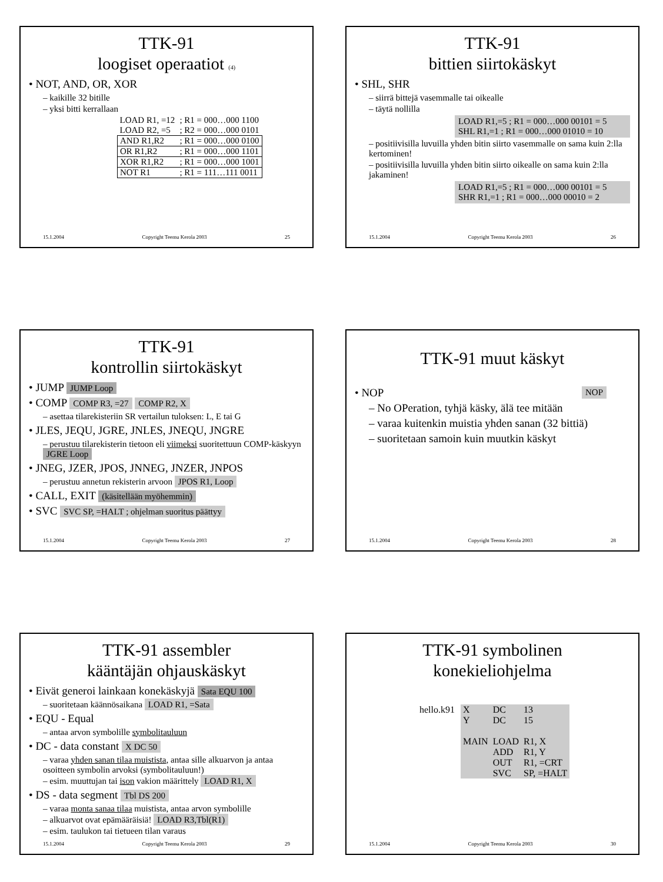TTK-91
loogiset operaatiot (4)
• NOT, AND, OR, XOR
– kaikille 32 bitille
– yksi bitti kerrallaan
| LOAD R1, =12 | ; R1 = 000…000 1100 |
| LOAD R2, =5 | ; R2 = 000…000 0101 |
| AND R1,R2 | ; R1 = 000…000 0100 |
| OR R1,R2 | ; R1 = 000…000 1101 |
| XOR R1,R2 | ; R1 = 000…000 1001 |
| NOT R1 | ; R1 = 111…111 0011 |
15.1.2004 Copyright Teemu Kerola 2003 25
TTK-91
bittien siirtokäskyt
• SHL, SHR
– siirrä bittejä vasemmalle tai oikealle
– täytä nollilla
LOAD R1,=5 ; R1 = 000…000 00101 = 5
SHL R1,=1 ; R1 = 000…000 01010 = 10
– positiivisilla luvuilla yhden bitin siirto vasemmalle on sama kuin 2:lla kertominen!
– positiivisilla luvuilla yhden bitin siirto oikealle on sama kuin 2:lla jakaminen!
LOAD R1,=5 ; R1 = 000…000 00101 = 5
SHR R1,=1 ; R1 = 000…000 00010 = 2
15.1.2004 Copyright Teemu Kerola 2003 26
TTK-91
kontrollin siirtokäskyt
• JUMP JUMP Loop
• COMP COMP R3, =27 COMP R2, X
– asettaa tilarekisteriin SR vertailun tuloksen: L, E tai G
• JLES, JEQU, JGRE, JNLES, JNEQU, JNGRE
– perustuu tilarekisterin tietoon eli viimeksi suoritettuun COMP-käskyyn JGRE Loop
• JNEG, JZER, JPOS, JNNEG, JNZER, JNPOS
– perustuu annetun rekisterin arvoon JPOS R1, Loop
• CALL, EXIT (käsitellään myöhemmin)
• SVC SVC SP, =HALT ; ohjelman suoritus päättyy
15.1.2004 Copyright Teemu Kerola 2003 27
TTK-91 muut käskyt
• NOP NOP
– No OPeration, tyhjä käsky, älä tee mitään
– varaa kuitenkin muistia yhden sanan (32 bittiä)
– suoritetaan samoin kuin muutkin käskyt
15.1.2004 Copyright Teemu Kerola 2003 28
TTK-91 assembler
kääntäjän ohjauskäskyt
• Eivät generoi lainkaan konekäskyjä Sata EQU 100
– suoritetaan käännösaikana LOAD R1, =Sata
• EQU - Equal
– antaa arvon symbolille symbolitauluun
• DC - data constant X DC 50
– varaa yhden sanan tilaa muistista, antaa sille alkuarvon ja antaa osoitteen symbolin arvoksi (symbolitauluun!)
– esim. muuttujan tai ison vakion määrittely LOAD R1, X
• DS - data segment Tbl DS 200
– varaa monta sanaa tilaa muistista, antaa arvon symbolille
– alkuarvot ovat epämääräisiä! LOAD R3,Tbl(R1)
– esim. taulukon tai tietueen tilan varaus
15.1.2004 Copyright Teemu Kerola 2003 29
TTK-91 symbolinen
konekieliohjelma
hello.k91
| X | DC | 13 |
| Y | DC | 15 |
| MAIN | LOAD | R1, X |
| | ADD | R1, Y |
| | OUT | R1, =CRT |
| | SVC | SP, =HALT |
15.1.2004 Copyright Teemu Kerola 2003 30